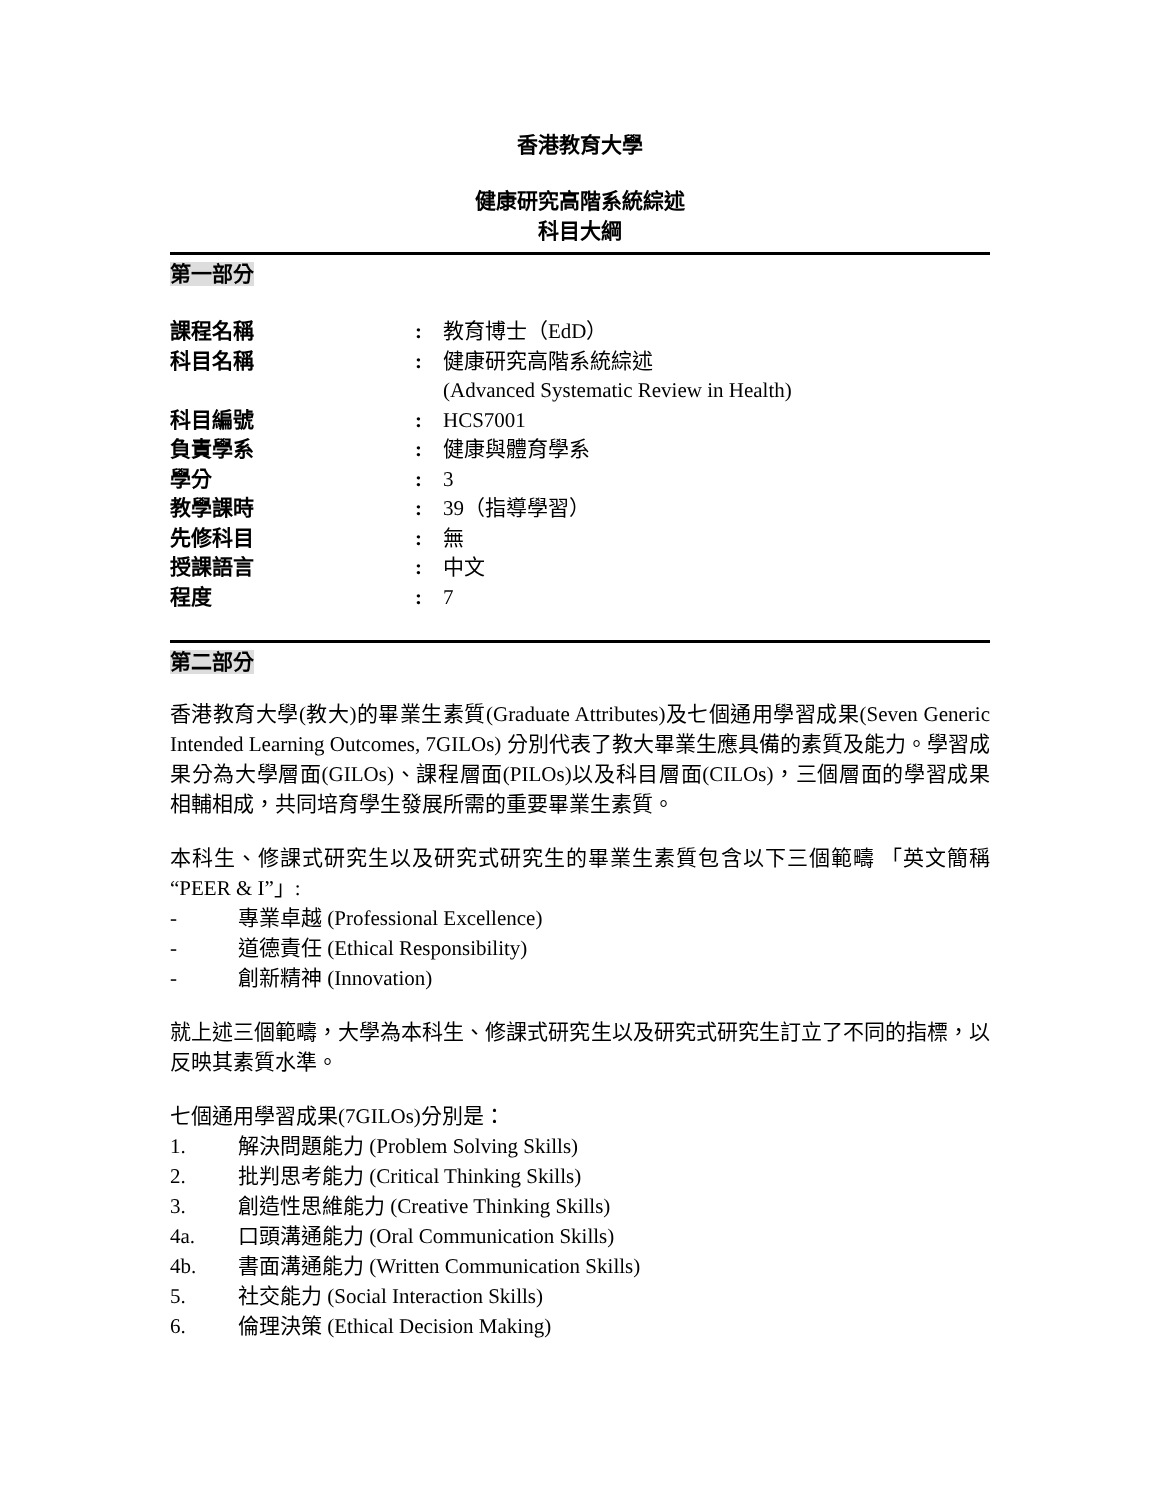香港教育大學
健康研究高階系統綜述
科目大綱
第一部分
| 課程名稱 | : | 教育博士（EdD） |
| 科目名稱 | : | 健康研究高階系統綜述 (Advanced Systematic Review in Health) |
| 科目編號 | : | HCS7001 |
| 負責學系 | : | 健康與體育學系 |
| 學分 | : | 3 |
| 教學課時 | : | 39（指導學習） |
| 先修科目 | : | 無 |
| 授課語言 | : | 中文 |
| 程度 | : | 7 |
第二部分
香港教育大學(教大)的畢業生素質(Graduate Attributes)及七個通用學習成果(Seven Generic Intended Learning Outcomes, 7GILOs) 分別代表了教大畢業生應具備的素質及能力。學習成果分為大學層面(GILOs)、課程層面(PILOs)以及科目層面(CILOs)，三個層面的學習成果相輔相成，共同培育學生發展所需的重要畢業生素質。
本科生、修課式研究生以及研究式研究生的畢業生素質包含以下三個範疇 「英文簡稱 “PEER & I”」:
- 專業卓越 (Professional Excellence)
- 道德責任 (Ethical Responsibility)
- 創新精神 (Innovation)
就上述三個範疇，大學為本科生、修課式研究生以及研究式研究生訂立了不同的指標，以反映其素質水準。
七個通用學習成果(7GILOs)分別是：
1. 解決問題能力 (Problem Solving Skills)
2. 批判思考能力 (Critical Thinking Skills)
3. 創造性思維能力 (Creative Thinking Skills)
4a. 口頭溝通能力 (Oral Communication Skills)
4b. 書面溝通能力 (Written Communication Skills)
5. 社交能力 (Social Interaction Skills)
6. 倫理決策 (Ethical Decision Making)